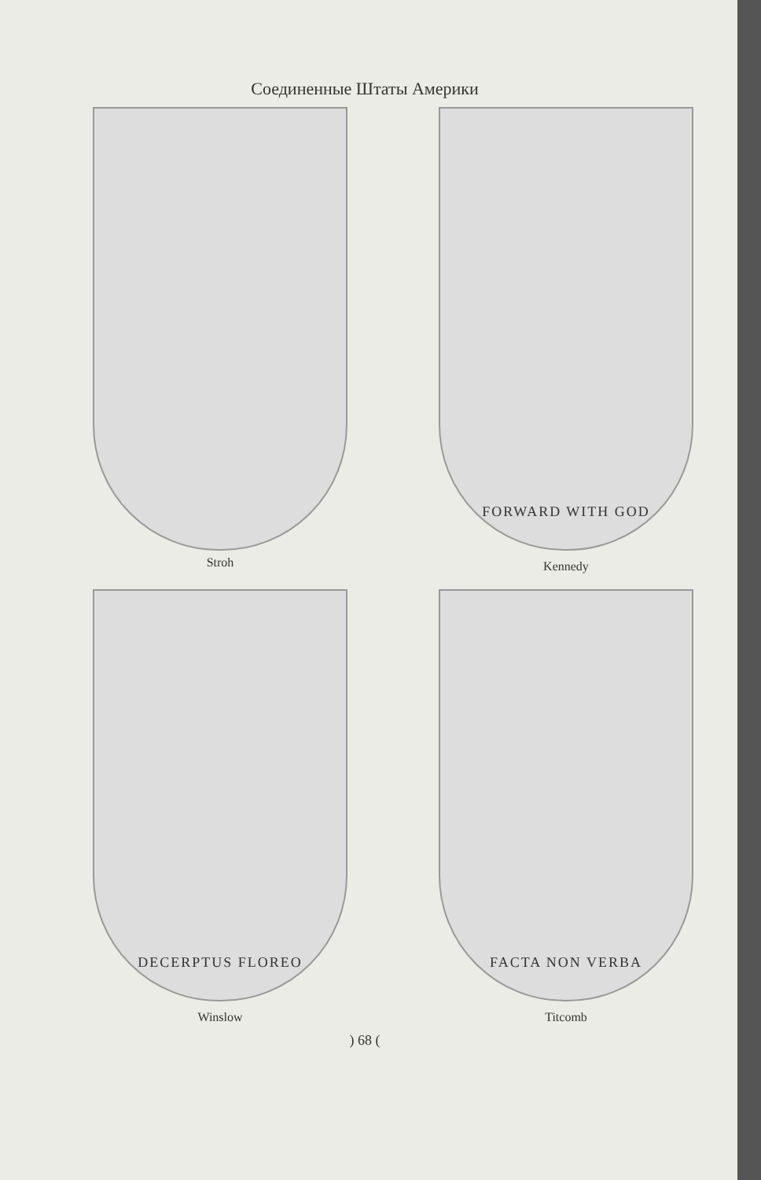Соединенные Штаты Америки
Stroh
FORWARD WITH GOD
Kennedy
DECERPTUS FLOREO
Winslow
FACTA NON VERBA
Titcomb
) 68 (